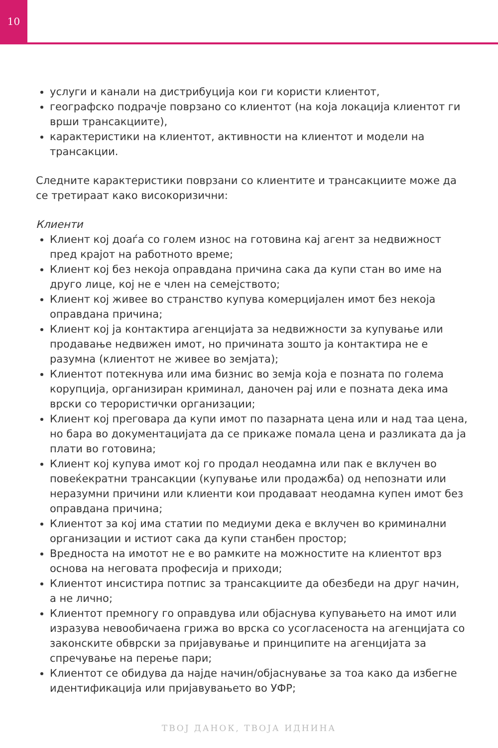10
услуги и канали на дистрибуција кои ги користи клиентот,
географско подрачје поврзано со клиентот (на која локација клиентот ги врши трансакциите),
карактеристики на клиентот, активности на клиентот и модели на трансакции.
Следните карактеристики поврзани со клиентите и трансакциите може да се третираат како високоризични:
Клиенти
Клиент кој доаѓа со голем износ на готовина кај агент за недвижност пред крајот на работното време;
Клиент кој без некоја оправдана причина сака да купи стан во име на друго лице, кој не е член на семејството;
Клиент кој живее во странство купува комерцијален имот без некоја оправдана причина;
Клиент кој ја контактира агенцијата за недвижности за купување или продавање недвижен имот, но причината зошто ја контактира не е разумна (клиентот не живее во земјата);
Клиентот потекнува или има бизнис во земја која е позната по голема корупција, организиран криминал, даночен рај или е позната дека има врски со терористички организации;
Клиент кој преговара да купи имот по пазарната цена или и над таа цена, но бара во документацијата да се прикаже помала цена и разликата да ја плати во готовина;
Клиент кој купува имот кој го продал неодамна или пак е вклучен во повеќекратни трансакции (купување или продажба) од непознати или неразумни причини или клиенти кои продаваат неодамна купен имот без оправдана причина;
Клиентот за кој има статии по медиуми дека е вклучен во криминални организации и истиот сака да купи станбен простор;
Вредноста на имотот не е во рамките на можностите на клиентот врз основа на неговата професија и приходи;
Клиентот инсистира потпис за трансакциите да обезбеди на друг начин, а не лично;
Клиентот премногу го оправдува или објаснува купувањето на имот или изразува невообичаена грижа во врска со усогласеноста на агенцијата со законските обврски за пријавување и принципите на агенцијата за спречување на перење пари;
Клиентот се обидува да најде начин/објаснување за тоа како да избегне идентификација или пријавувањето во УФР;
ТВОЈ ДАНОК, ТВОЈА ИДНИНА